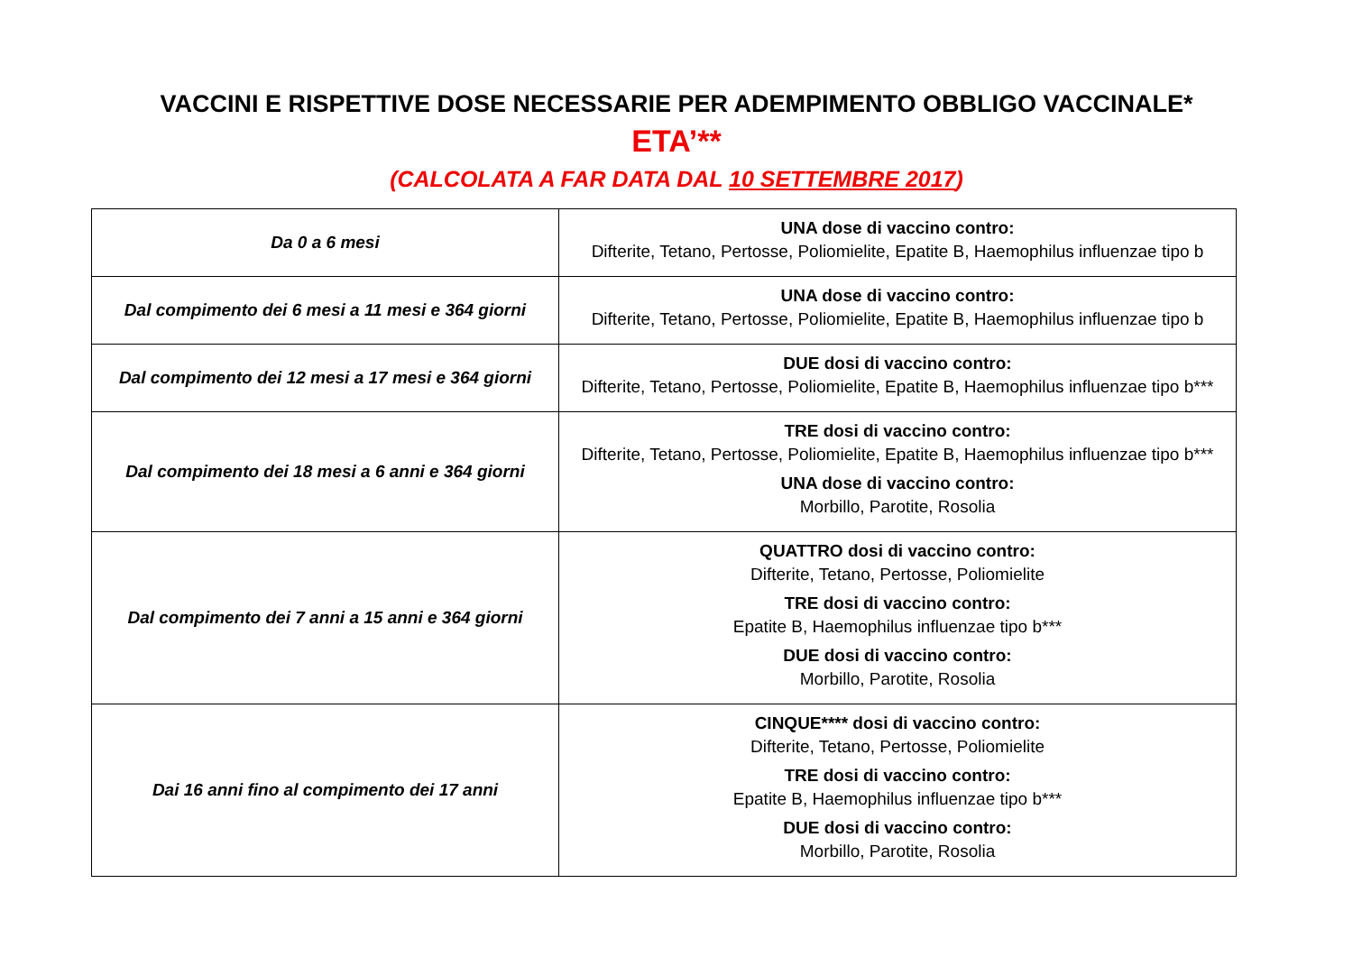VACCINI E RISPETTIVE DOSE NECESSARIE PER ADEMPIMENTO OBBLIGO VACCINALE*
ETA’**
(CALCOLATA A FAR DATA DAL 10 SETTEMBRE 2017)
| Da 0 a 6 mesi | UNA dose di vaccino contro: Difterite, Tetano, Pertosse, Poliomielite, Epatite B, Haemophilus influenzae tipo b |
| Dal compimento dei 6 mesi a 11 mesi e 364 giorni | UNA dose di vaccino contro: Difterite, Tetano, Pertosse, Poliomielite, Epatite B, Haemophilus influenzae tipo b |
| Dal compimento dei 12 mesi a 17 mesi e 364 giorni | DUE dosi di vaccino contro: Difterite, Tetano, Pertosse, Poliomielite, Epatite B, Haemophilus influenzae tipo b*** |
| Dal compimento dei 18 mesi a 6 anni e 364 giorni | TRE dosi di vaccino contro: Difterite, Tetano, Pertosse, Poliomielite, Epatite B, Haemophilus influenzae tipo b*** UNA dose di vaccino contro: Morbillo, Parotite, Rosolia |
| Dal compimento dei 7 anni a 15 anni e 364 giorni | QUATTRO dosi di vaccino contro: Difterite, Tetano, Pertosse, Poliomielite TRE dosi di vaccino contro: Epatite B, Haemophilus influenzae tipo b*** DUE dosi di vaccino contro: Morbillo, Parotite, Rosolia |
| Dai 16 anni fino al compimento dei 17 anni | CINQUE**** dosi di vaccino contro: Difterite, Tetano, Pertosse, Poliomielite TRE dosi di vaccino contro: Epatite B, Haemophilus influenzae tipo b*** DUE dosi di vaccino contro: Morbillo, Parotite, Rosolia |